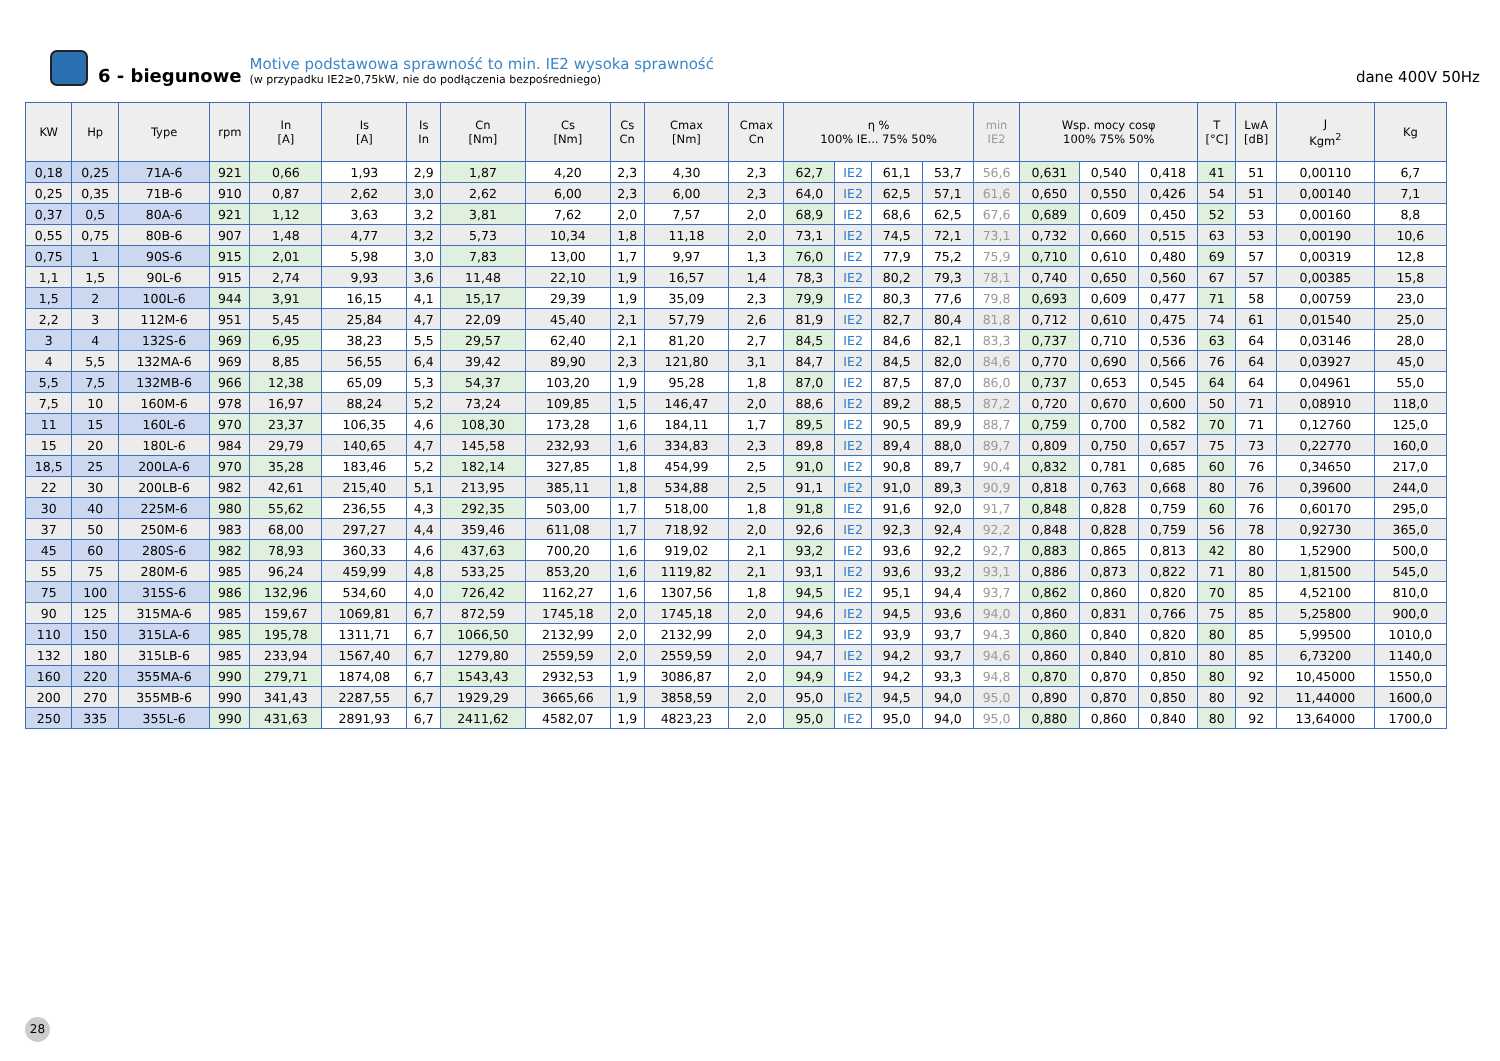6 - biegunowe
Motive podstawowa sprawność to min. IE2 wysoka sprawność
(w przypadku IE2≥0,75kW, nie do podłączenia bezpośredniego)
dane 400V 50Hz
| KW | Hp | Type | rpm | In [A] | Is [A] | Is In | Cn [Nm] | Cs [Nm] | Cs Cn | Cmax [Nm] | Cmax Cn | η % 100% IE... 75% 50% | | | | min IE2 | Wsp. mocy cosφ 100% 75% 50% | | | T [°C] | LwA [dB] | J Kgm<sup>2</sup> | Kg |
| --- | --- | --- | --- | --- | --- | --- | --- | --- | --- | --- | --- | --- | --- | --- | --- | --- | --- | --- | --- | --- | --- | --- | --- |
| 0,18 | 0,25 | 71A-6 | 921 | 0,66 | 1,93 | 2,9 | 1,87 | 4,20 | 2,3 | 4,30 | 2,3 | 62,7 | IE2 | 61,1 | 53,7 | 56,6 | 0,631 | 0,540 | 0,418 | 41 | 51 | 0,00110 | 6,7 |
| 0,25 | 0,35 | 71B-6 | 910 | 0,87 | 2,62 | 3,0 | 2,62 | 6,00 | 2,3 | 6,00 | 2,3 | 64,0 | IE2 | 62,5 | 57,1 | 61,6 | 0,650 | 0,550 | 0,426 | 54 | 51 | 0,00140 | 7,1 |
| 0,37 | 0,5 | 80A-6 | 921 | 1,12 | 3,63 | 3,2 | 3,81 | 7,62 | 2,0 | 7,57 | 2,0 | 68,9 | IE2 | 68,6 | 62,5 | 67,6 | 0,689 | 0,609 | 0,450 | 52 | 53 | 0,00160 | 8,8 |
| 0,55 | 0,75 | 80B-6 | 907 | 1,48 | 4,77 | 3,2 | 5,73 | 10,34 | 1,8 | 11,18 | 2,0 | 73,1 | IE2 | 74,5 | 72,1 | 73,1 | 0,732 | 0,660 | 0,515 | 63 | 53 | 0,00190 | 10,6 |
| 0,75 | 1 | 90S-6 | 915 | 2,01 | 5,98 | 3,0 | 7,83 | 13,00 | 1,7 | 9,97 | 1,3 | 76,0 | IE2 | 77,9 | 75,2 | 75,9 | 0,710 | 0,610 | 0,480 | 69 | 57 | 0,00319 | 12,8 |
| 1,1 | 1,5 | 90L-6 | 915 | 2,74 | 9,93 | 3,6 | 11,48 | 22,10 | 1,9 | 16,57 | 1,4 | 78,3 | IE2 | 80,2 | 79,3 | 78,1 | 0,740 | 0,650 | 0,560 | 67 | 57 | 0,00385 | 15,8 |
| 1,5 | 2 | 100L-6 | 944 | 3,91 | 16,15 | 4,1 | 15,17 | 29,39 | 1,9 | 35,09 | 2,3 | 79,9 | IE2 | 80,3 | 77,6 | 79,8 | 0,693 | 0,609 | 0,477 | 71 | 58 | 0,00759 | 23,0 |
| 2,2 | 3 | 112M-6 | 951 | 5,45 | 25,84 | 4,7 | 22,09 | 45,40 | 2,1 | 57,79 | 2,6 | 81,9 | IE2 | 82,7 | 80,4 | 81,8 | 0,712 | 0,610 | 0,475 | 74 | 61 | 0,01540 | 25,0 |
| 3 | 4 | 132S-6 | 969 | 6,95 | 38,23 | 5,5 | 29,57 | 62,40 | 2,1 | 81,20 | 2,7 | 84,5 | IE2 | 84,6 | 82,1 | 83,3 | 0,737 | 0,710 | 0,536 | 63 | 64 | 0,03146 | 28,0 |
| 4 | 5,5 | 132MA-6 | 969 | 8,85 | 56,55 | 6,4 | 39,42 | 89,90 | 2,3 | 121,80 | 3,1 | 84,7 | IE2 | 84,5 | 82,0 | 84,6 | 0,770 | 0,690 | 0,566 | 76 | 64 | 0,03927 | 45,0 |
| 5,5 | 7,5 | 132MB-6 | 966 | 12,38 | 65,09 | 5,3 | 54,37 | 103,20 | 1,9 | 95,28 | 1,8 | 87,0 | IE2 | 87,5 | 87,0 | 86,0 | 0,737 | 0,653 | 0,545 | 64 | 64 | 0,04961 | 55,0 |
| 7,5 | 10 | 160M-6 | 978 | 16,97 | 88,24 | 5,2 | 73,24 | 109,85 | 1,5 | 146,47 | 2,0 | 88,6 | IE2 | 89,2 | 88,5 | 87,2 | 0,720 | 0,670 | 0,600 | 50 | 71 | 0,08910 | 118,0 |
| 11 | 15 | 160L-6 | 970 | 23,37 | 106,35 | 4,6 | 108,30 | 173,28 | 1,6 | 184,11 | 1,7 | 89,5 | IE2 | 90,5 | 89,9 | 88,7 | 0,759 | 0,700 | 0,582 | 70 | 71 | 0,12760 | 125,0 |
| 15 | 20 | 180L-6 | 984 | 29,79 | 140,65 | 4,7 | 145,58 | 232,93 | 1,6 | 334,83 | 2,3 | 89,8 | IE2 | 89,4 | 88,0 | 89,7 | 0,809 | 0,750 | 0,657 | 75 | 73 | 0,22770 | 160,0 |
| 18,5 | 25 | 200LA-6 | 970 | 35,28 | 183,46 | 5,2 | 182,14 | 327,85 | 1,8 | 454,99 | 2,5 | 91,0 | IE2 | 90,8 | 89,7 | 90,4 | 0,832 | 0,781 | 0,685 | 60 | 76 | 0,34650 | 217,0 |
| 22 | 30 | 200LB-6 | 982 | 42,61 | 215,40 | 5,1 | 213,95 | 385,11 | 1,8 | 534,88 | 2,5 | 91,1 | IE2 | 91,0 | 89,3 | 90,9 | 0,818 | 0,763 | 0,668 | 80 | 76 | 0,39600 | 244,0 |
| 30 | 40 | 225M-6 | 980 | 55,62 | 236,55 | 4,3 | 292,35 | 503,00 | 1,7 | 518,00 | 1,8 | 91,8 | IE2 | 91,6 | 92,0 | 91,7 | 0,848 | 0,828 | 0,759 | 60 | 76 | 0,60170 | 295,0 |
| 37 | 50 | 250M-6 | 983 | 68,00 | 297,27 | 4,4 | 359,46 | 611,08 | 1,7 | 718,92 | 2,0 | 92,6 | IE2 | 92,3 | 92,4 | 92,2 | 0,848 | 0,828 | 0,759 | 56 | 78 | 0,92730 | 365,0 |
| 45 | 60 | 280S-6 | 982 | 78,93 | 360,33 | 4,6 | 437,63 | 700,20 | 1,6 | 919,02 | 2,1 | 93,2 | IE2 | 93,6 | 92,2 | 92,7 | 0,883 | 0,865 | 0,813 | 42 | 80 | 1,52900 | 500,0 |
| 55 | 75 | 280M-6 | 985 | 96,24 | 459,99 | 4,8 | 533,25 | 853,20 | 1,6 | 1119,82 | 2,1 | 93,1 | IE2 | 93,6 | 93,2 | 93,1 | 0,886 | 0,873 | 0,822 | 71 | 80 | 1,81500 | 545,0 |
| 75 | 100 | 315S-6 | 986 | 132,96 | 534,60 | 4,0 | 726,42 | 1162,27 | 1,6 | 1307,56 | 1,8 | 94,5 | IE2 | 95,1 | 94,4 | 93,7 | 0,862 | 0,860 | 0,820 | 70 | 85 | 4,52100 | 810,0 |
| 90 | 125 | 315MA-6 | 985 | 159,67 | 1069,81 | 6,7 | 872,59 | 1745,18 | 2,0 | 1745,18 | 2,0 | 94,6 | IE2 | 94,5 | 93,6 | 94,0 | 0,860 | 0,831 | 0,766 | 75 | 85 | 5,25800 | 900,0 |
| 110 | 150 | 315LA-6 | 985 | 195,78 | 1311,71 | 6,7 | 1066,50 | 2132,99 | 2,0 | 2132,99 | 2,0 | 94,3 | IE2 | 93,9 | 93,7 | 94,3 | 0,860 | 0,840 | 0,820 | 80 | 85 | 5,99500 | 1010,0 |
| 132 | 180 | 315LB-6 | 985 | 233,94 | 1567,40 | 6,7 | 1279,80 | 2559,59 | 2,0 | 2559,59 | 2,0 | 94,7 | IE2 | 94,2 | 93,7 | 94,6 | 0,860 | 0,840 | 0,810 | 80 | 85 | 6,73200 | 1140,0 |
| 160 | 220 | 355MA-6 | 990 | 279,71 | 1874,08 | 6,7 | 1543,43 | 2932,53 | 1,9 | 3086,87 | 2,0 | 94,9 | IE2 | 94,2 | 93,3 | 94,8 | 0,870 | 0,870 | 0,850 | 80 | 92 | 10,45000 | 1550,0 |
| 200 | 270 | 355MB-6 | 990 | 341,43 | 2287,55 | 6,7 | 1929,29 | 3665,66 | 1,9 | 3858,59 | 2,0 | 95,0 | IE2 | 94,5 | 94,0 | 95,0 | 0,890 | 0,870 | 0,850 | 80 | 92 | 11,44000 | 1600,0 |
| 250 | 335 | 355L-6 | 990 | 431,63 | 2891,93 | 6,7 | 2411,62 | 4582,07 | 1,9 | 4823,23 | 2,0 | 95,0 | IE2 | 95,0 | 94,0 | 95,0 | 0,880 | 0,860 | 0,840 | 80 | 92 | 13,64000 | 1700,0 |
28